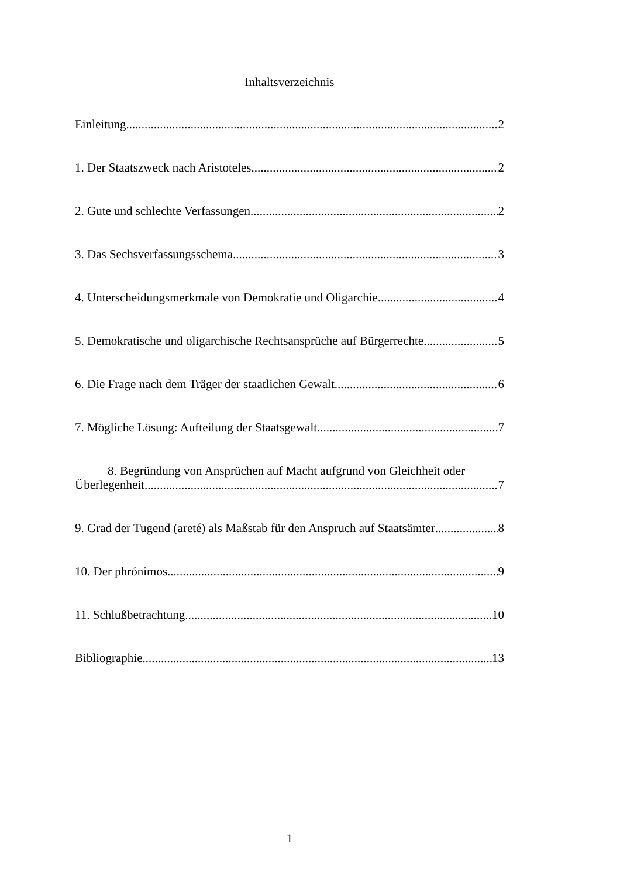Inhaltsverzeichnis
Einleitung 2
1. Der Staatszweck nach Aristoteles 2
2. Gute und schlechte Verfassungen 2
3. Das Sechsverfassungsschema 3
4. Unterscheidungsmerkmale von Demokratie und Oligarchie 4
5. Demokratische und oligarchische Rechtsansprüche auf Bürgerrechte 5
6. Die Frage nach dem Träger der staatlichen Gewalt 6
7. Mögliche Lösung: Aufteilung der Staatsgewalt 7
8. Begründung von Ansprüchen auf Macht aufgrund von Gleichheit oder
Überlegenheit 7
9. Grad der Tugend (areté) als Maßstab für den Anspruch auf Staatsämter 8
10. Der phrónimos 9
11. Schlußbetrachtung 10
Bibliographie 13
1